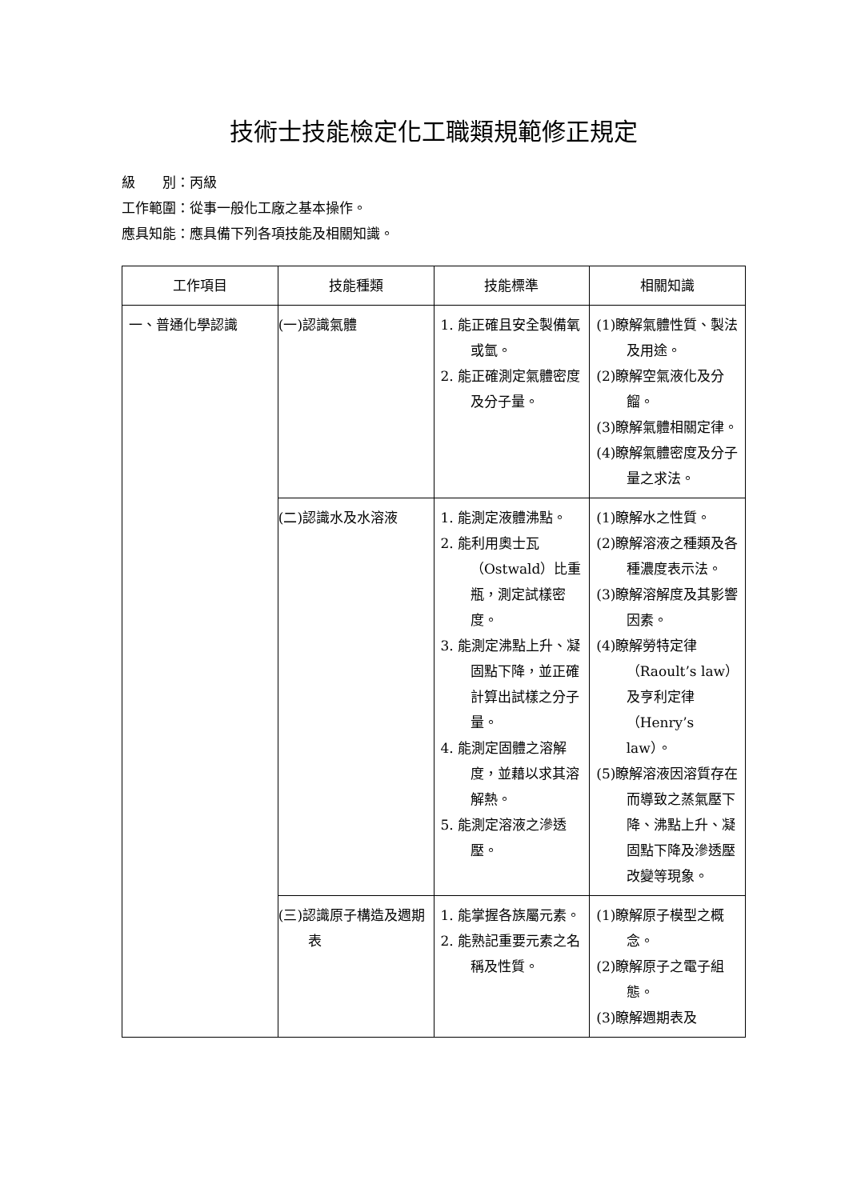技術士技能檢定化工職類規範修正規定
級　　別：丙級
工作範圍：從事一般化工廠之基本操作。
應具知能：應具備下列各項技能及相關知識。
| 工作項目 | 技能種類 | 技能標準 | 相關知識 |
| --- | --- | --- | --- |
| 一、普通化學認識 | (一)認識氣體 | 1. 能正確且安全製備氧或氫。 2. 能正確測定氣體密度及分子量。 | (1)瞭解氣體性質、製法及用途。 (2)瞭解空氣液化及分餾。 (3)瞭解氣體相關定律。 (4)瞭解氣體密度及分子量之求法。 |
| | (二)認識水及水溶液 | 1. 能測定液體沸點。 2. 能利用奧士瓦（Ostwald）比重瓶，測定試樣密度。 3. 能測定沸點上升、凝固點下降，並正確計算出試樣之分子量。 4. 能測定固體之溶解度，並藉以求其溶解熱。 5. 能測定溶液之滲透壓。 | (1)瞭解水之性質。 (2)瞭解溶液之種類及各種濃度表示法。 (3)瞭解溶解度及其影響因素。 (4)瞭解勞特定律（Raoult’s law）及亨利定律（Henry’s law）。 (5)瞭解溶液因溶質存在而導致之蒸氣壓下降、沸點上升、凝固點下降及滲透壓改變等現象。 |
| | (三)認識原子構造及週期表 | 1. 能掌握各族屬元素。 2. 能熟記重要元素之名稱及性質。 | (1)瞭解原子模型之概念。 (2)瞭解原子之電子組態。 (3)瞭解週期表及 |